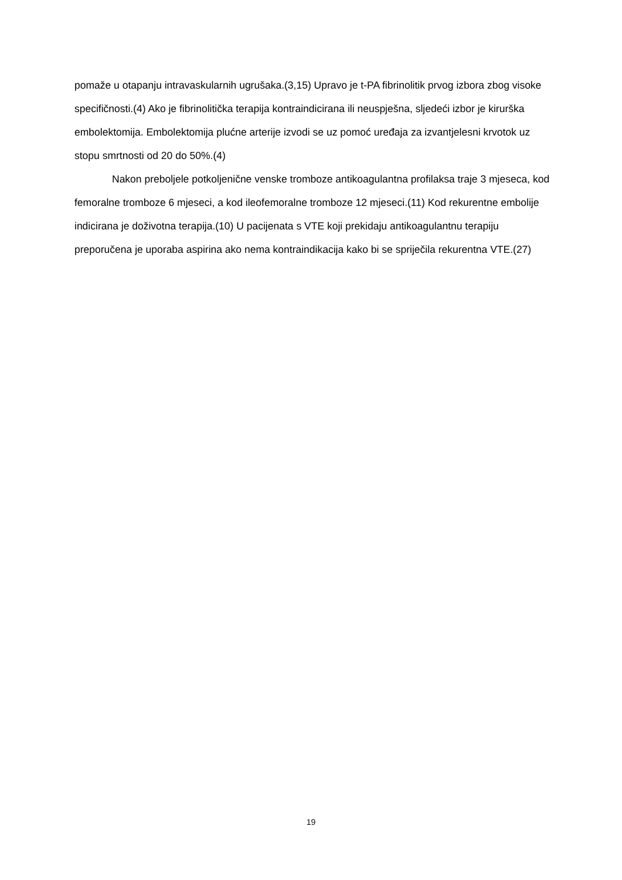pomaže u otapanju intravaskularnih ugrušaka.(3,15) Upravo je t-PA fibrinolitik prvog izbora zbog visoke specifičnosti.(4) Ako je fibrinolitička terapija kontraindicirana ili neuspješna, sljedeći izbor je kirurška embolektomija. Embolektomija plućne arterije izvodi se uz pomoć uređaja za izvantjelesni krvotok uz stopu smrtnosti od 20 do 50%.(4)
Nakon preboljele potkoljenične venske tromboze antikoagulantna profilaksa traje 3 mjeseca, kod femoralne tromboze 6 mjeseci, a kod ileofemoralne tromboze 12 mjeseci.(11) Kod rekurentne embolije indicirana je doživotna terapija.(10) U pacijenata s VTE koji prekidaju antikoagulantnu terapiju preporučena je uporaba aspirina ako nema kontraindikacija kako bi se spriječila rekurentna VTE.(27)
19